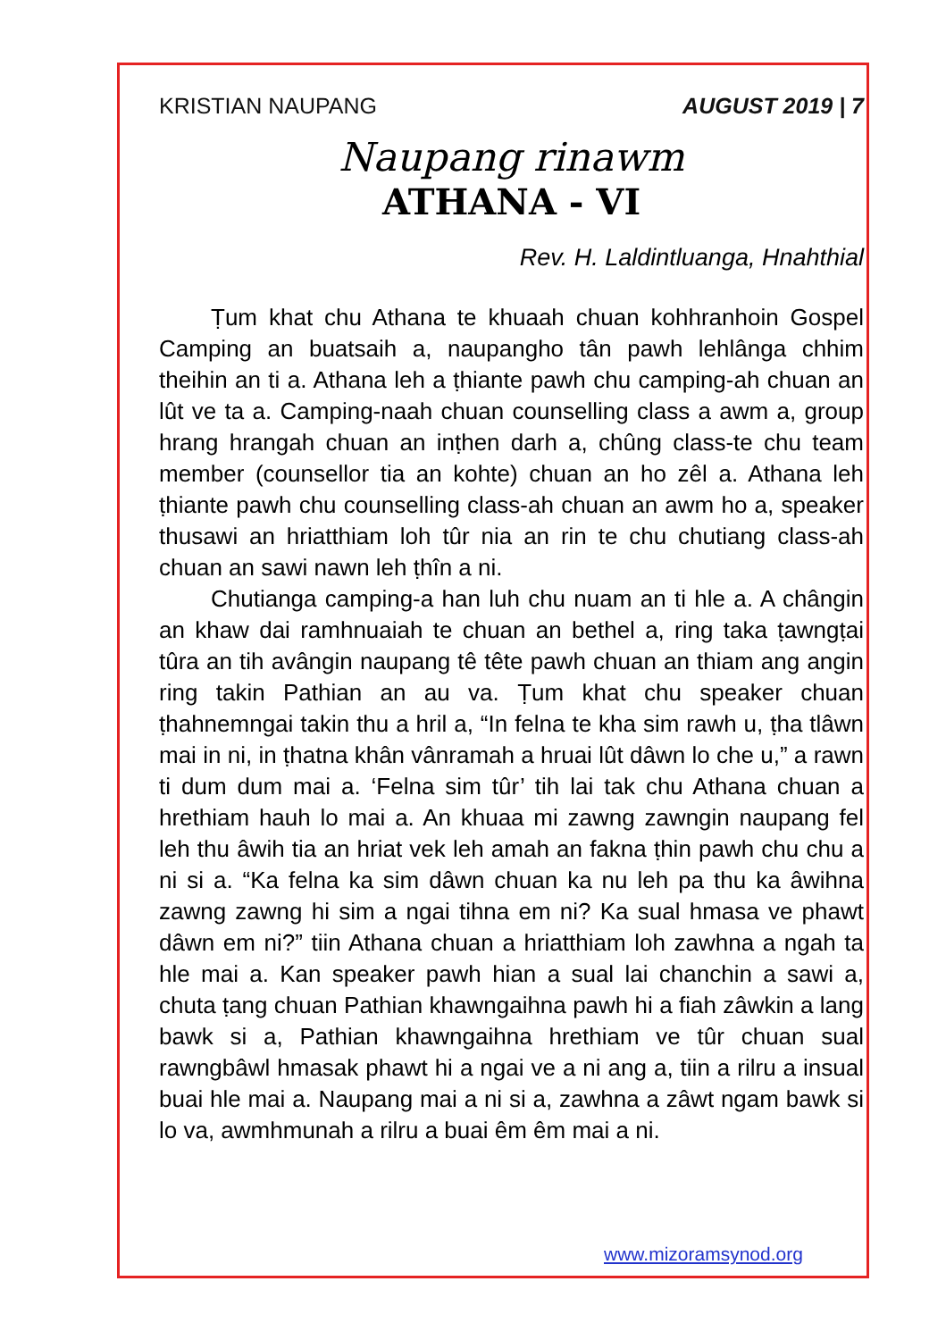KRISTIAN NAUPANG AUGUST 2019 | 7
Naupang rinawm
ATHANA - VI
Rev. H. Laldintluanga, Hnahthial
Ṭum khat chu Athana te khuaah chuan kohhranhoin Gospel Camping an buatsaih a, naupangho tân pawh lehlânga chhim theihin an ti a. Athana leh a ṭhiante pawh chu camping-ah chuan an lût ve ta a. Camping-naah chuan counselling class a awm a, group hrang hrangah chuan an inṭhen darh a, chûng class-te chu team member (counsellor tia an kohte) chuan an ho zêl a. Athana leh ṭhiante pawh chu counselling class-ah chuan an awm ho a, speaker thusawi an hriatthiam loh tûr nia an rin te chu chutiang class-ah chuan an sawi nawn leh ṭhîn a ni.
Chutianga camping-a han luh chu nuam an ti hle a. A chângin an khaw dai ramhnuaiah te chuan an bethel a, ring taka ṭawngṭai tûra an tih avângin naupang tê tête pawh chuan an thiam ang angin ring takin Pathian an au va. Ṭum khat chu speaker chuan ṭhahnemngai takin thu a hril a, “In felna te kha sim rawh u, ṭha tlâwn mai in ni, in ṭhatna khân vânramah a hruai lût dâwn lo che u,” a rawn ti dum dum mai a. ‘Felna sim tûr’ tih lai tak chu Athana chuan a hrethiam hauh lo mai a. An khuaa mi zawng zawngin naupang fel leh thu âwih tia an hriat vek leh amah an fakna ṭhin pawh chu chu a ni si a. “Ka felna ka sim dâwn chuan ka nu leh pa thu ka âwihna zawng zawng hi sim a ngai tihna em ni? Ka sual hmasa ve phawt dâwn em ni?” tiin Athana chuan a hriatthiam loh zawhna a ngah ta hle mai a. Kan speaker pawh hian a sual lai chanchin a sawi a, chuta ṭang chuan Pathian khawngaihna pawh hi a fiah zâwkin a lang bawk si a, Pathian khawngaihna hrethiam ve tûr chuan sual rawngbâwl hmasak phawt hi a ngai ve a ni ang a, tiin a rilru a insual buai hle mai a. Naupang mai a ni si a, zawhna a zâwt ngam bawk si lo va, awmhmunah a rilru a buai êm êm mai a ni.
www.mizoramsynod.org